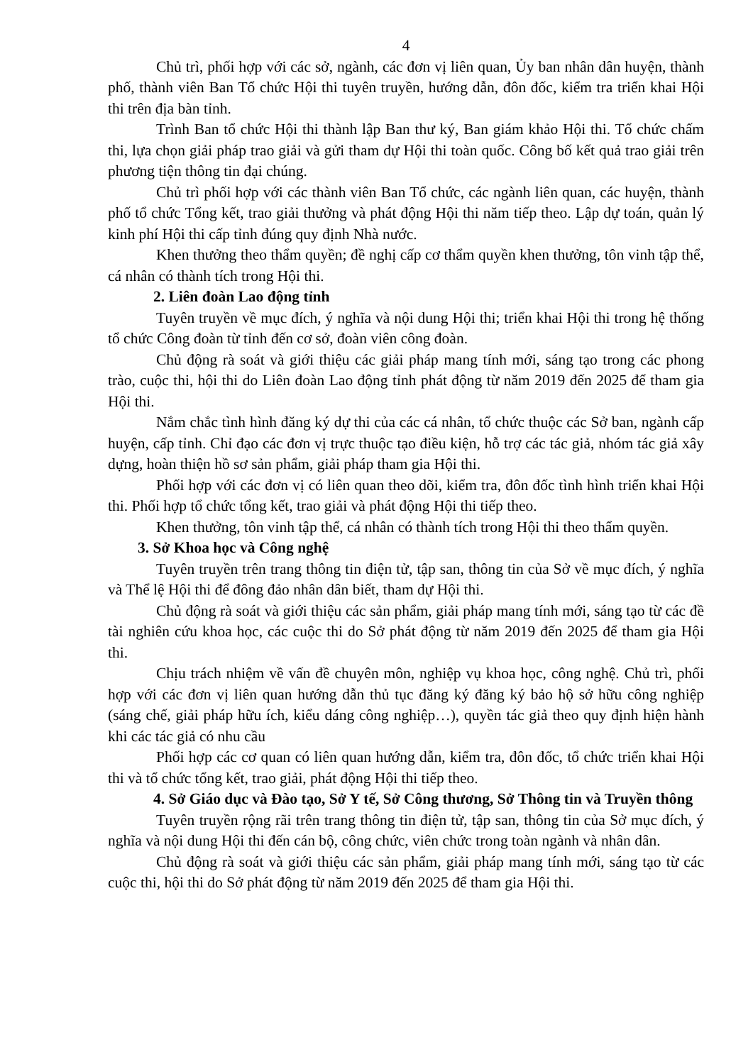4
Chủ trì, phối hợp với các sở, ngành, các đơn vị liên quan, Ủy ban nhân dân huyện, thành phố, thành viên Ban Tổ chức Hội thi tuyên truyền, hướng dẫn, đôn đốc, kiểm tra triển khai Hội thi trên địa bàn tỉnh.
Trình Ban tổ chức Hội thi thành lập Ban thư ký, Ban giám khảo Hội thi. Tổ chức chấm thi, lựa chọn giải pháp trao giải và gửi tham dự Hội thi toàn quốc. Công bố kết quả trao giải trên phương tiện thông tin đại chúng.
Chủ trì phối hợp với các thành viên Ban Tổ chức, các ngành liên quan, các huyện, thành phố tổ chức Tổng kết, trao giải thưởng và phát động Hội thi năm tiếp theo. Lập dự toán, quản lý kinh phí Hội thi cấp tỉnh đúng quy định Nhà nước.
Khen thưởng theo thẩm quyền; đề nghị cấp cơ thẩm quyền khen thưởng, tôn vinh tập thể, cá nhân có thành tích trong Hội thi.
2. Liên đoàn Lao động tỉnh
Tuyên truyền về mục đích, ý nghĩa và nội dung Hội thi; triển khai Hội thi trong hệ thống tổ chức Công đoàn từ tỉnh đến cơ sở, đoàn viên công đoàn.
Chủ động rà soát và giới thiệu các giải pháp mang tính mới, sáng tạo trong các phong trào, cuộc thi, hội thi do Liên đoàn Lao động tỉnh phát động từ năm 2019 đến 2025 để tham gia Hội thi.
Nắm chắc tình hình đăng ký dự thi của các cá nhân, tổ chức thuộc các Sở ban, ngành cấp huyện, cấp tỉnh. Chỉ đạo các đơn vị trực thuộc tạo điều kiện, hỗ trợ các tác giả, nhóm tác giả xây dựng, hoàn thiện hồ sơ sản phẩm, giải pháp tham gia Hội thi.
Phối hợp với các đơn vị có liên quan theo dõi, kiểm tra, đôn đốc tình hình triển khai Hội thi. Phối hợp tổ chức tổng kết, trao giải và phát động Hội thi tiếp theo.
Khen thưởng, tôn vinh tập thể, cá nhân có thành tích trong Hội thi theo thẩm quyền.
3. Sở Khoa học và Công nghệ
Tuyên truyền trên trang thông tin điện tử, tập san, thông tin của Sở về mục đích, ý nghĩa và Thể lệ Hội thi để đông đảo nhân dân biết, tham dự Hội thi.
Chủ động rà soát và giới thiệu các sản phẩm, giải pháp mang tính mới, sáng tạo từ các đề tài nghiên cứu khoa học, các cuộc thi do Sở phát động từ năm 2019 đến 2025 để tham gia Hội thi.
Chịu trách nhiệm về vấn đề chuyên môn, nghiệp vụ khoa học, công nghệ. Chủ trì, phối hợp với các đơn vị liên quan hướng dẫn thủ tục đăng ký đăng ký bảo hộ sở hữu công nghiệp (sáng chế, giải pháp hữu ích, kiểu dáng công nghiệp…), quyền tác giả theo quy định hiện hành khi các tác giả có nhu cầu
Phối hợp các cơ quan có liên quan hướng dẫn, kiểm tra, đôn đốc, tổ chức triển khai Hội thi và tổ chức tổng kết, trao giải, phát động Hội thi tiếp theo.
4. Sở Giáo dục và Đào tạo, Sở Y tế, Sở Công thương, Sở Thông tin và Truyền thông
Tuyên truyền rộng rãi trên trang thông tin điện tử, tập san, thông tin của Sở mục đích, ý nghĩa và nội dung Hội thi đến cán bộ, công chức, viên chức trong toàn ngành và nhân dân.
Chủ động rà soát và giới thiệu các sản phẩm, giải pháp mang tính mới, sáng tạo từ các cuộc thi, hội thi do Sở phát động từ năm 2019 đến 2025 để tham gia Hội thi.